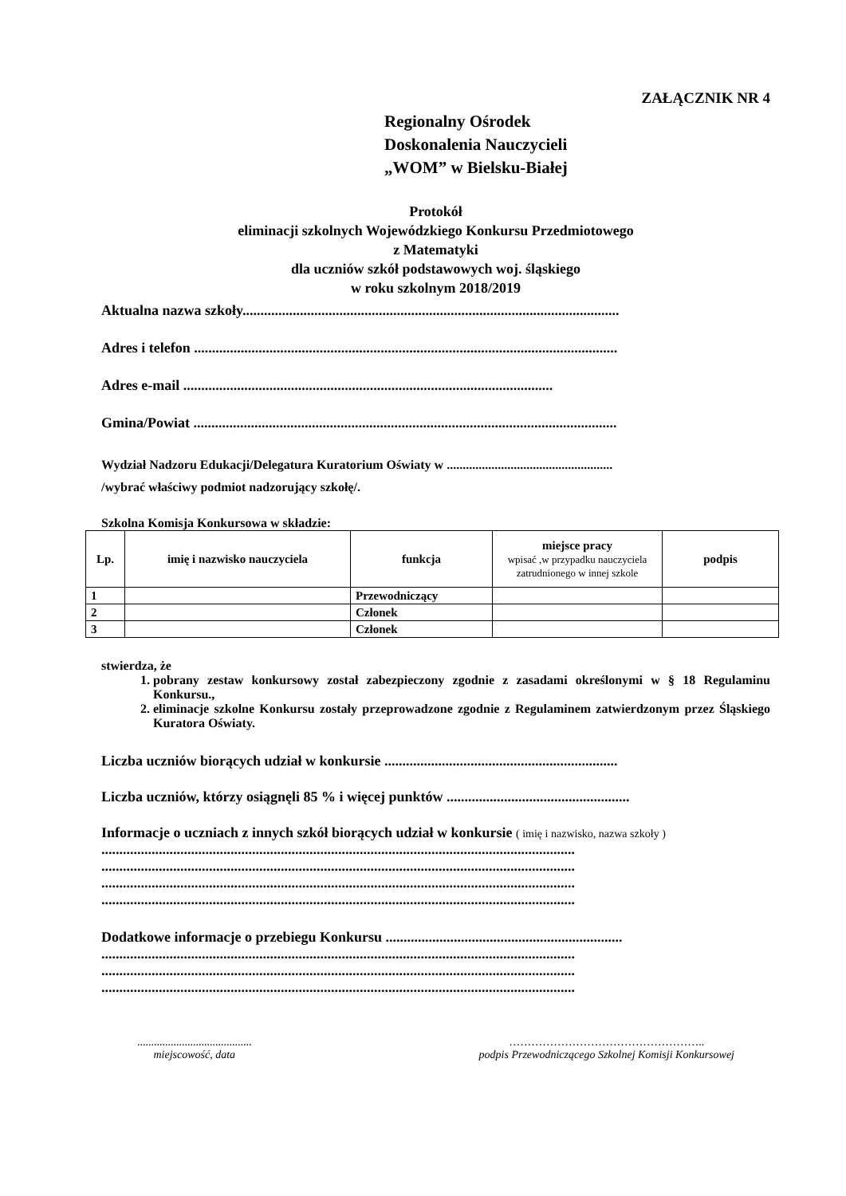ZAŁĄCZNIK NR 4
Regionalny Ośrodek
Doskonalenia Nauczycieli
„WOM” w Bielsku-Białej
Protokół
eliminacji szkolnych Wojewódzkiego Konkursu Przedmiotowego
z Matematyki
dla uczniów szkół podstawowych woj. śląskiego
w roku szkolnym 2018/2019
Aktualna nazwa szkoły.........................................................................................................
Adres i telefon ......................................................................................................................
Adres e-mail .......................................................................................................
Gmina/Powiat ......................................................................................................................
Wydział Nadzoru Edukacji/Delegatura Kuratorium Oświaty w ....................................................
/wybrać właściwy podmiot nadzorujący szkołę/.
Szkolna Komisja Konkursowa w składzie:
| Lp. | imię i nazwisko nauczyciela | funkcja | miejsce pracy wpisać ,w przypadku nauczyciela zatrudnionego w innej szkole | podpis |
| --- | --- | --- | --- | --- |
| 1 | | Przewodniczący | | |
| 2 | | Członek | | |
| 3 | | Członek | | |
stwierdza, że
1. pobrany zestaw konkursowy został zabezpieczony zgodnie z zasadami określonymi w § 18 Regulaminu Konkursu.,
2. eliminacje szkolne Konkursu zostały przeprowadzone zgodnie z Regulaminem zatwierdzonym przez Śląskiego Kuratora Oświaty.
Liczba uczniów biorących udział w konkursie .................................................................
Liczba uczniów, którzy osiągnęli 85 % i więcej punktów ...................................................
Informacje o uczniach z innych szkół biorących udział w konkursie ( imię i nazwisko, nazwa szkoły )
....................................................................................................................................
....................................................................................................................................
....................................................................................................................................
....................................................................................................................................
Dodatkowe informacje o przebiegu Konkursu ..................................................................
....................................................................................................................................
....................................................................................................................................
....................................................................................................................................
.........................................
miejscowość, data
……………………………………………..
podpis Przewodniczącego Szkolnej Komisji Konkursowej